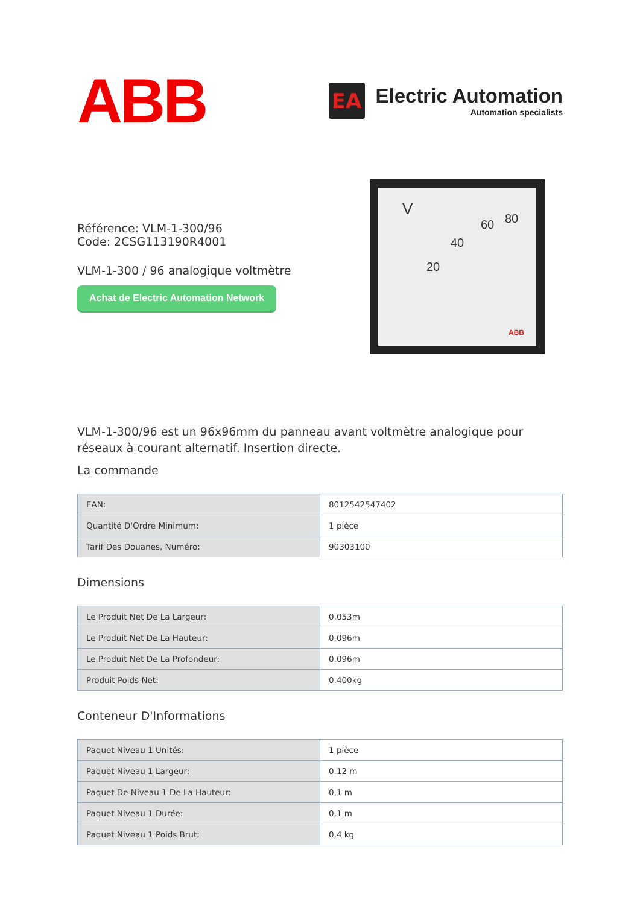ABB
EA
Electric Automation
Automation specialists
Référence: VLM-1-300/96
Code: 2CSG113190R4001
VLM-1-300 / 96 analogique voltmètre
Achat de Electric Automation Network
V
20
40
60 80
ABB
VLM-1-300/96 est un 96x96mm du panneau avant voltmètre analogique pour réseaux à courant alternatif. Insertion directe.
La commande
| EAN: | 8012542547402 |
| Quantité D'Ordre Minimum: | 1 pièce |
| Tarif Des Douanes, Numéro: | 90303100 |
Dimensions
| Le Produit Net De La Largeur: | 0.053m |
| Le Produit Net De La Hauteur: | 0.096m |
| Le Produit Net De La Profondeur: | 0.096m |
| Produit Poids Net: | 0.400kg |
Conteneur D'Informations
| Paquet Niveau 1 Unités: | 1 pièce |
| Paquet Niveau 1 Largeur: | 0.12 m |
| Paquet De Niveau 1 De La Hauteur: | 0,1 m |
| Paquet Niveau 1 Durée: | 0,1 m |
| Paquet Niveau 1 Poids Brut: | 0,4 kg |